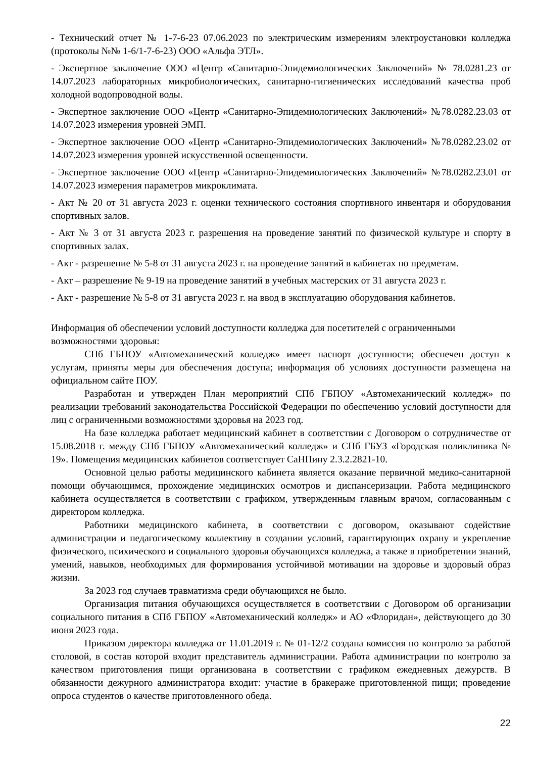- Технический отчет № 1-7-6-23 07.06.2023 по электрическим измерениям электроустановки колледжа (протоколы №№ 1-6/1-7-6-23) ООО «Альфа ЭТЛ».
- Экспертное заключение ООО «Центр «Санитарно-Эпидемиологических Заключений» № 78.0281.23 от 14.07.2023 лабораторных микробиологических, санитарно-гигиенических исследований качества проб холодной водопроводной воды.
- Экспертное заключение ООО «Центр «Санитарно-Эпидемиологических Заключений» №78.0282.23.03 от 14.07.2023 измерения уровней ЭМП.
- Экспертное заключение ООО «Центр «Санитарно-Эпидемиологических Заключений» №78.0282.23.02 от 14.07.2023 измерения уровней искусственной освещенности.
- Экспертное заключение ООО «Центр «Санитарно-Эпидемиологических Заключений» №78.0282.23.01 от 14.07.2023 измерения параметров микроклимата.
- Акт № 20 от 31 августа 2023 г. оценки технического состояния спортивного инвентаря и оборудования спортивных залов.
- Акт № 3 от 31 августа 2023 г. разрешения на проведение занятий по физической культуре и спорту в спортивных залах.
- Акт - разрешение № 5-8 от 31 августа 2023 г. на проведение занятий в кабинетах по предметам.
- Акт – разрешение № 9-19 на проведение занятий в учебных мастерских от 31 августа 2023 г.
- Акт - разрешение № 5-8 от 31 августа 2023 г. на ввод в эксплуатацию оборудования кабинетов.
Информация об обеспечении условий доступности колледжа для посетителей с ограниченными возможностями здоровья:
СПб ГБПОУ «Автомеханический колледж» имеет паспорт доступности; обеспечен доступ к услугам, приняты меры для обеспечения доступа; информация об условиях доступности размещена на официальном сайте ПОУ.
Разработан и утвержден План мероприятий СПб ГБПОУ «Автомеханический колледж» по реализации требований законодательства Российской Федерации по обеспечению условий доступности для лиц с ограниченными возможностями здоровья на 2023 год.
На базе колледжа работает медицинский кабинет в соответствии с Договором о сотрудничестве от 15.08.2018 г. между СПб ГБПОУ «Автомеханический колледж» и СПб ГБУЗ «Городская поликлиника № 19». Помещения медицинских кабинетов соответствует СаНПину 2.3.2.2821-10.
Основной целью работы медицинского кабинета является оказание первичной медико-санитарной помощи обучающимся, прохождение медицинских осмотров и диспансеризации. Работа медицинского кабинета осуществляется в соответствии с графиком, утвержденным главным врачом, согласованным с директором колледжа.
Работники медицинского кабинета, в соответствии с договором, оказывают содействие администрации и педагогическому коллективу в создании условий, гарантирующих охрану и укрепление физического, психического и социального здоровья обучающихся колледжа, а также в приобретении знаний, умений, навыков, необходимых для формирования устойчивой мотивации на здоровье и здоровый образ жизни.
За 2023 год случаев травматизма среди обучающихся не было.
Организация питания обучающихся осуществляется в соответствии с Договором об организации социального питания в СПб ГБПОУ «Автомеханический колледж» и АО «Флоридан», действующего до 30 июня 2023 года.
Приказом директора колледжа от 11.01.2019 г. № 01-12/2 создана комиссия по контролю за работой столовой, в состав которой входит представитель администрации. Работа администрации по контролю за качеством приготовления пищи организована в соответствии с графиком ежедневных дежурств. В обязанности дежурного администратора входит: участие в бракераже приготовленной пищи; проведение опроса студентов о качестве приготовленного обеда.
22